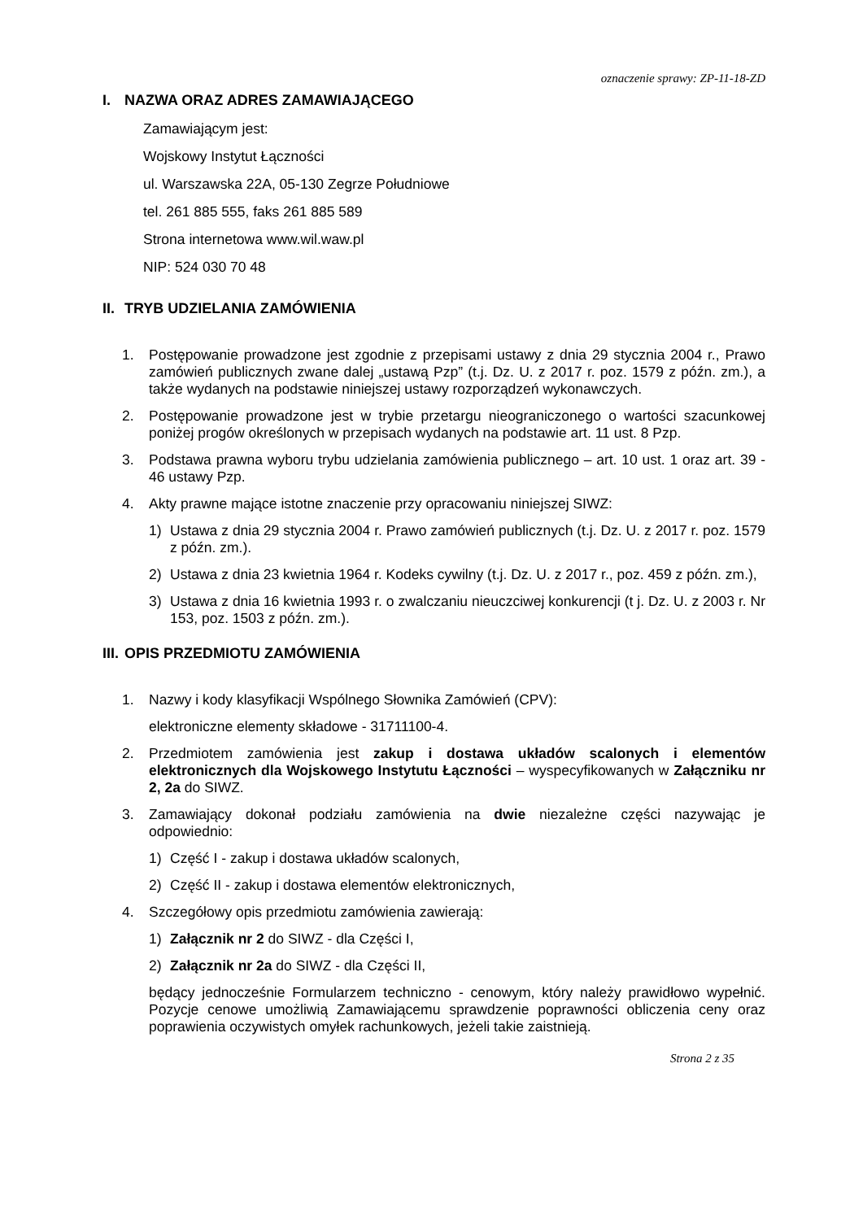oznaczenie sprawy: ZP-11-18-ZD
I. NAZWA ORAZ ADRES ZAMAWIAJĄCEGO
Zamawiającym jest:
Wojskowy Instytut Łączności
ul. Warszawska 22A, 05-130 Zegrze Południowe
tel. 261 885 555, faks 261 885 589
Strona internetowa www.wil.waw.pl
NIP: 524 030 70 48
II. TRYB UDZIELANIA ZAMÓWIENIA
1. Postępowanie prowadzone jest zgodnie z przepisami ustawy z dnia 29 stycznia 2004 r., Prawo zamówień publicznych zwane dalej „ustawą Pzp” (t.j. Dz. U. z 2017 r. poz. 1579 z późn. zm.), a także wydanych na podstawie niniejszej ustawy rozporządzeń wykonawczych.
2. Postępowanie prowadzone jest w trybie przetargu nieograniczonego o wartości szacunkowej poniżej progów określonych w przepisach wydanych na podstawie art. 11 ust. 8 Pzp.
3. Podstawa prawna wyboru trybu udzielania zamówienia publicznego – art. 10 ust. 1 oraz art. 39 - 46 ustawy Pzp.
4. Akty prawne mające istotne znaczenie przy opracowaniu niniejszej SIWZ:
1) Ustawa z dnia 29 stycznia 2004 r. Prawo zamówień publicznych (t.j. Dz. U. z 2017 r. poz. 1579 z późn. zm.).
2) Ustawa z dnia 23 kwietnia 1964 r. Kodeks cywilny (t.j. Dz. U. z 2017 r., poz. 459 z późn. zm.),
3) Ustawa z dnia 16 kwietnia 1993 r. o zwalczaniu nieuczciwej konkurencji (t j. Dz. U. z 2003 r. Nr 153, poz. 1503 z późn. zm.).
III. OPIS PRZEDMIOTU ZAMÓWIENIA
1. Nazwy i kody klasyfikacji Wspólnego Słownika Zamówień (CPV):
elektroniczne elementy składowe - 31711100-4.
2. Przedmiotem zamówienia jest zakup i dostawa układów scalonych i elementów elektronicznych dla Wojskowego Instytutu Łączności – wyspecyfikowanych w Załączniku nr 2, 2a do SIWZ.
3. Zamawiający dokonał podziału zamówienia na dwie niezależne części nazywając je odpowiednio:
1) Część I - zakup i dostawa układów scalonych,
2) Część II - zakup i dostawa elementów elektronicznych,
4. Szczegółowy opis przedmiotu zamówienia zawierają:
1) Załącznik nr 2 do SIWZ - dla Części I,
2) Załącznik nr 2a do SIWZ - dla Części II,
będący jednocześnie Formularzem techniczno - cenowym, który należy prawidłowo wypełnić. Pozycje cenowe umożliwią Zamawiającemu sprawdzenie poprawności obliczenia ceny oraz poprawienia oczywistych omyłek rachunkowych, jeżeli takie zaistnieją.
Strona 2 z 35